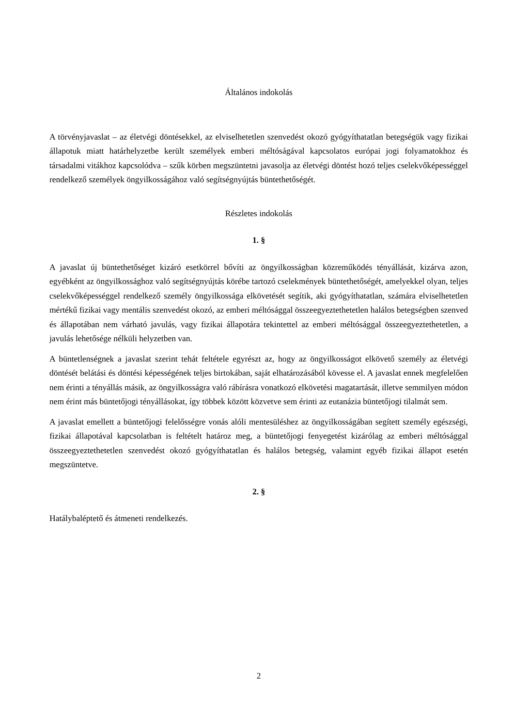Általános indokolás
A törvényjavaslat – az életvégi döntésekkel, az elviselhetetlen szenvedést okozó gyógyíthatatlan betegségük vagy fizikai állapotuk miatt határhelyzetbe került személyek emberi méltóságával kapcsolatos európai jogi folyamatokhoz és társadalmi vitákhoz kapcsolódva – szűk körben megszüntetni javasolja az életvégi döntést hozó teljes cselekvőképességgel rendelkező személyek öngyilkosságához való segítségnyújtás büntethetőségét.
Részletes indokolás
1. §
A javaslat új büntethetőséget kizáró esetkörrel bővíti az öngyilkosságban közreműködés tényállását, kizárva azon, egyébként az öngyilkossághoz való segítségnyújtás körébe tartozó cselekmények büntethetőségét, amelyekkel olyan, teljes cselekvőképességgel rendelkező személy öngyilkossága elkövetését segítik, aki gyógyíthatatlan, számára elviselhetetlen mértékű fizikai vagy mentális szenvedést okozó, az emberi méltósággal összeegyeztethetetlen halálos betegségben szenved és állapotában nem várható javulás, vagy fizikai állapotára tekintettel az emberi méltósággal összeegyeztethetetlen, a javulás lehetősége nélküli helyzetben van.
A büntetlenségnek a javaslat szerint tehát feltétele egyrészt az, hogy az öngyilkosságot elkövető személy az életvégi döntését belátási és döntési képességének teljes birtokában, saját elhatározásából kövesse el. A javaslat ennek megfelelően nem érinti a tényállás másik, az öngyilkosságra való rábírásra vonatkozó elkövetési magatartását, illetve semmilyen módon nem érint más büntetőjogi tényállásokat, így többek között közvetve sem érinti az eutanázia büntetőjogi tilalmát sem.
A javaslat emellett a büntetőjogi felelősségre vonás alóli mentesüléshez az öngyilkosságában segített személy egészségi, fizikai állapotával kapcsolatban is feltételt határoz meg, a büntetőjogi fenyegetést kizárólag az emberi méltósággal összeegyeztethetetlen szenvedést okozó gyógyíthatatlan és halálos betegség, valamint egyéb fizikai állapot esetén megszüntetve.
2. §
Hatálybaléptető és átmeneti rendelkezés.
2